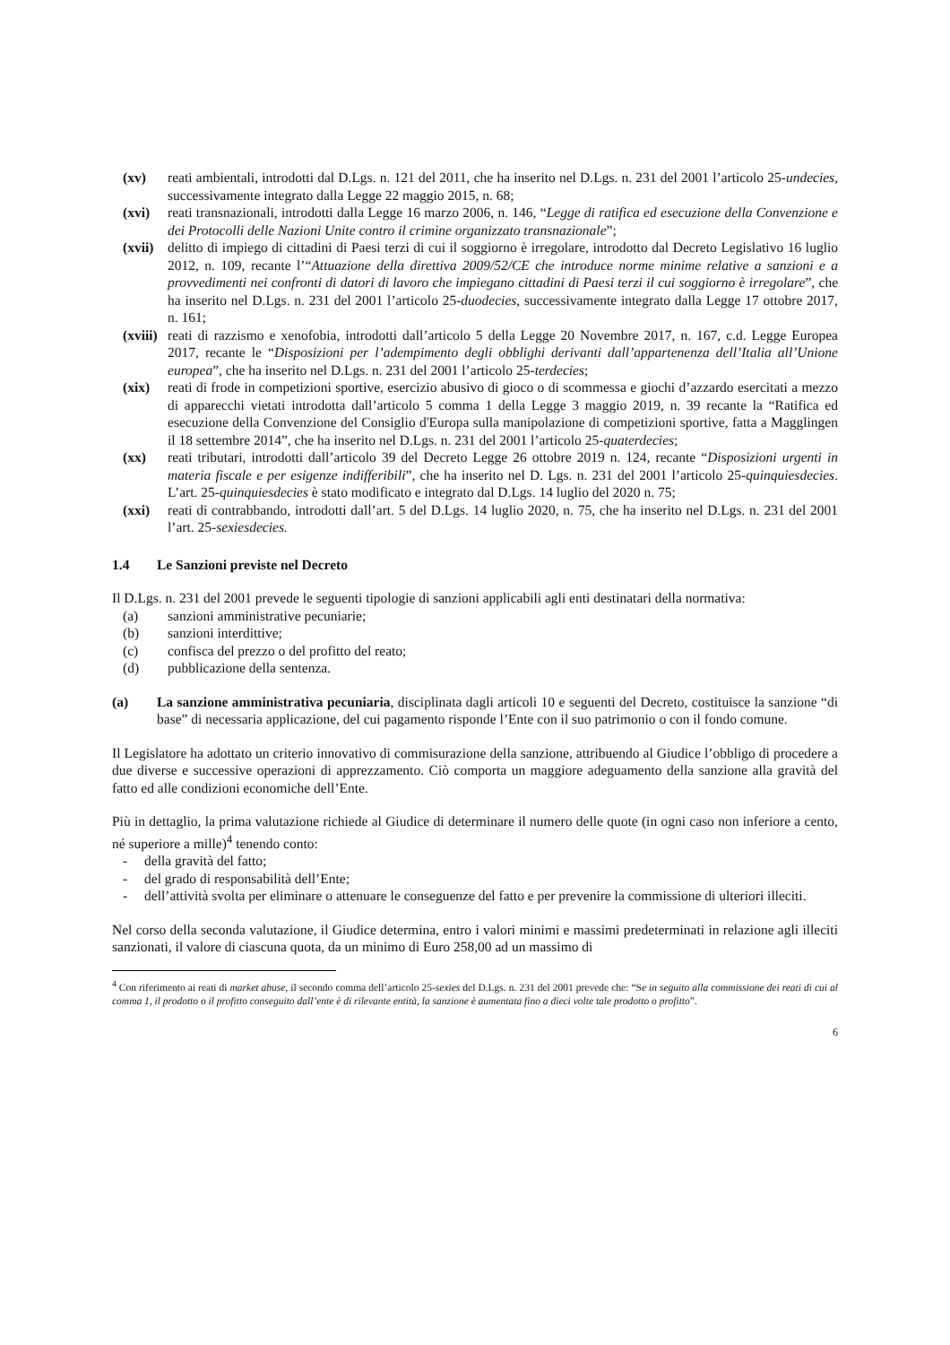(xv) reati ambientali, introdotti dal D.Lgs. n. 121 del 2011, che ha inserito nel D.Lgs. n. 231 del 2001 l’articolo 25-undecies, successivamente integrato dalla Legge 22 maggio 2015, n. 68;
(xvi) reati transnazionali, introdotti dalla Legge 16 marzo 2006, n. 146, “Legge di ratifica ed esecuzione della Convenzione e dei Protocolli delle Nazioni Unite contro il crimine organizzato transnazionale”;
(xvii)
delitto di impiego di cittadini di Paesi terzi di cui il soggiorno è irregolare, introdotto dal Decreto Legislativo 16 luglio 2012, n. 109, recante l’“Attuazione della direttiva 2009/52/CE che introduce norme minime relative a sanzioni e a provvedimenti nei confronti di datori di lavoro che impiegano cittadini di Paesi terzi il cui soggiorno è irregolare”, che ha inserito nel D.Lgs. n. 231 del 2001 l’articolo 25-duodecies, successivamente integrato dalla Legge 17 ottobre 2017, n. 161;
(xviii)
reati di razzismo e xenofobia, introdotti dall’articolo 5 della Legge 20 Novembre 2017, n. 167, c.d. Legge Europea 2017, recante le “Disposizioni per l’adempimento degli obblighi derivanti dall’appartenenza dell’Italia all’Unione europea”, che ha inserito nel D.Lgs. n. 231 del 2001 l’articolo 25-terdecies;
(xix) reati di frode in competizioni sportive, esercizio abusivo di gioco o di scommessa e giochi d’azzardo esercitati a mezzo di apparecchi vietati introdotta dall’articolo 5 comma 1 della Legge 3 maggio 2019, n. 39 recante la “Ratifica ed esecuzione della Convenzione del Consiglio d'Europa sulla manipolazione di competizioni sportive, fatta a Magglingen il 18 settembre 2014”, che ha inserito nel D.Lgs. n. 231 del 2001 l’articolo 25-quaterdecies;
(xx) reati tributari, introdotti dall’articolo 39 del Decreto Legge 26 ottobre 2019 n. 124, recante “Disposizioni urgenti in materia fiscale e per esigenze indifferibili”, che ha inserito nel D. Lgs. n. 231 del 2001 l’articolo 25-quinquiesdecies. L’art. 25-quinquiesdecies è stato modificato e integrato dal D.Lgs. 14 luglio del 2020 n. 75;
(xxi) reati di contrabbando, introdotti dall’art. 5 del D.Lgs. 14 luglio 2020, n. 75, che ha inserito nel D.Lgs. n. 231 del 2001 l’art. 25-sexiesdecies.
1.4 Le Sanzioni previste nel Decreto
Il D.Lgs. n. 231 del 2001 prevede le seguenti tipologie di sanzioni applicabili agli enti destinatari della normativa:
(a) sanzioni amministrative pecuniarie;
(b) sanzioni interdittive;
(c) confisca del prezzo o del profitto del reato;
(d) pubblicazione della sentenza.
(a) La sanzione amministrativa pecuniaria, disciplinata dagli articoli 10 e seguenti del Decreto, costituisce la sanzione “di base” di necessaria applicazione, del cui pagamento risponde l’Ente con il suo patrimonio o con il fondo comune.
Il Legislatore ha adottato un criterio innovativo di commisurazione della sanzione, attribuendo al Giudice l’obbligo di procedere a due diverse e successive operazioni di apprezzamento. Ciò comporta un maggiore adeguamento della sanzione alla gravità del fatto ed alle condizioni economiche dell’Ente.
Più in dettaglio, la prima valutazione richiede al Giudice di determinare il numero delle quote (in ogni caso non inferiore a cento, né superiore a mille)<sup>4</sup> tenendo conto:
- della gravità del fatto;
- del grado di responsabilità dell’Ente;
- dell’attività svolta per eliminare o attenuare le conseguenze del fatto e per prevenire la commissione di ulteriori illeciti.
Nel corso della seconda valutazione, il Giudice determina, entro i valori minimi e massimi predeterminati in relazione agli illeciti sanzionati, il valore di ciascuna quota, da un minimo di Euro 258,00 ad un massimo di
<sup>4</sup> Con riferimento ai reati di market abuse, il secondo comma dell’articolo 25-sexies del D.Lgs. n. 231 del 2001 prevede che: “Se in seguito alla commissione dei reati di cui al comma 1, il prodotto o il profitto conseguito dall’ente è di rilevante entità, la sanzione è aumentata fino a dieci volte tale prodotto o profitto”.
6